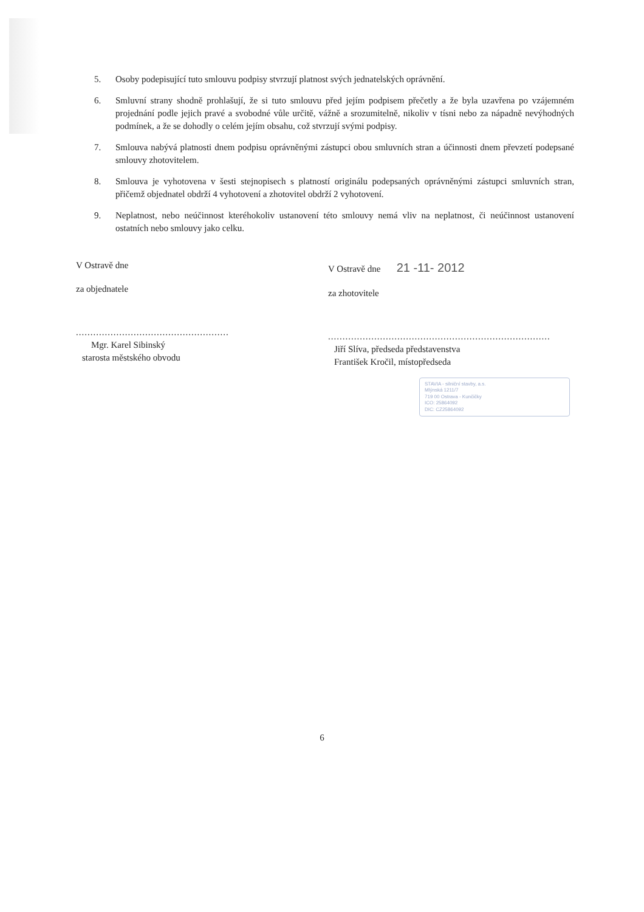5. Osoby podepisující tuto smlouvu podpisy stvrzují platnost svých jednatelských oprávnění.
6. Smluvní strany shodně prohlašují, že si tuto smlouvu před jejím podpisem přečetly a že byla uzavřena po vzájemném projednání podle jejich pravé a svobodné vůle určitě, vážně a srozumitelně, nikoliv v tísni nebo za nápadně nevýhodných podmínek, a že se dohodly o celém jejím obsahu, což stvrzují svými podpisy.
7. Smlouva nabývá platnosti dnem podpisu oprávněnými zástupci obou smluvních stran a účinnosti dnem převzetí podepsané smlouvy zhotovitelem.
8. Smlouva je vyhotovena v šesti stejnopisech s platností originálu podepsaných oprávněnými zástupci smluvních stran, přičemž objednatel obdrží 4 vyhotovení a zhotovitel obdrží 2 vyhotovení.
9. Neplatnost, nebo neúčinnost kteréhokoliv ustanovení této smlouvy nemá vliv na neplatnost, či neúčinnost ustanovení ostatních nebo smlouvy jako celku.
V Ostravě dne
za objednatele
.....................................................
Mgr. Karel Sibinský
starosta městského obvodu
V Ostravě dne 21 -11- 2012
za zhotovitele
.............................................................................
Jiří Slíva, předseda představenstva
František Kročil, místopředseda
STAVIA - silniční stavby, a.s.
Mlýnská 1211/7
719 00 Ostrava - Kunčičky
ICO: 25864092
DIC: CZ25864092
6